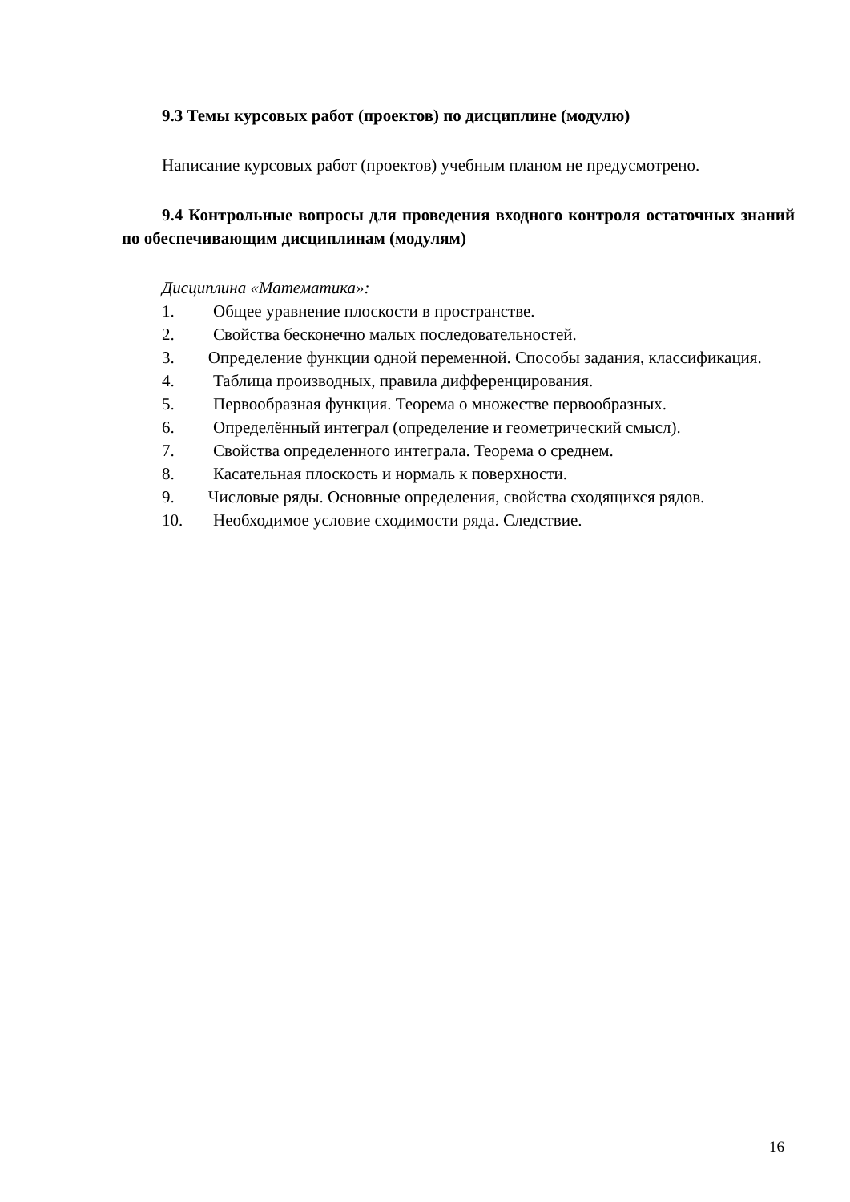9.3 Темы курсовых работ (проектов) по дисциплине (модулю)
Написание курсовых работ (проектов) учебным планом не предусмотрено.
9.4 Контрольные вопросы для проведения входного контроля остаточных знаний по обеспечивающим дисциплинам (модулям)
Дисциплина «Математика»:
1. Общее уравнение плоскости в пространстве.
2. Свойства бесконечно малых последовательностей.
3. Определение функции одной переменной. Способы задания, классификация.
4. Таблица производных, правила дифференцирования.
5. Первообразная функция. Теорема о множестве первообразных.
6. Определённый интеграл (определение и геометрический смысл).
7. Свойства определенного интеграла. Теорема о среднем.
8. Касательная плоскость и нормаль к поверхности.
9. Числовые ряды. Основные определения, свойства сходящихся рядов.
10. Необходимое условие сходимости ряда. Следствие.
16